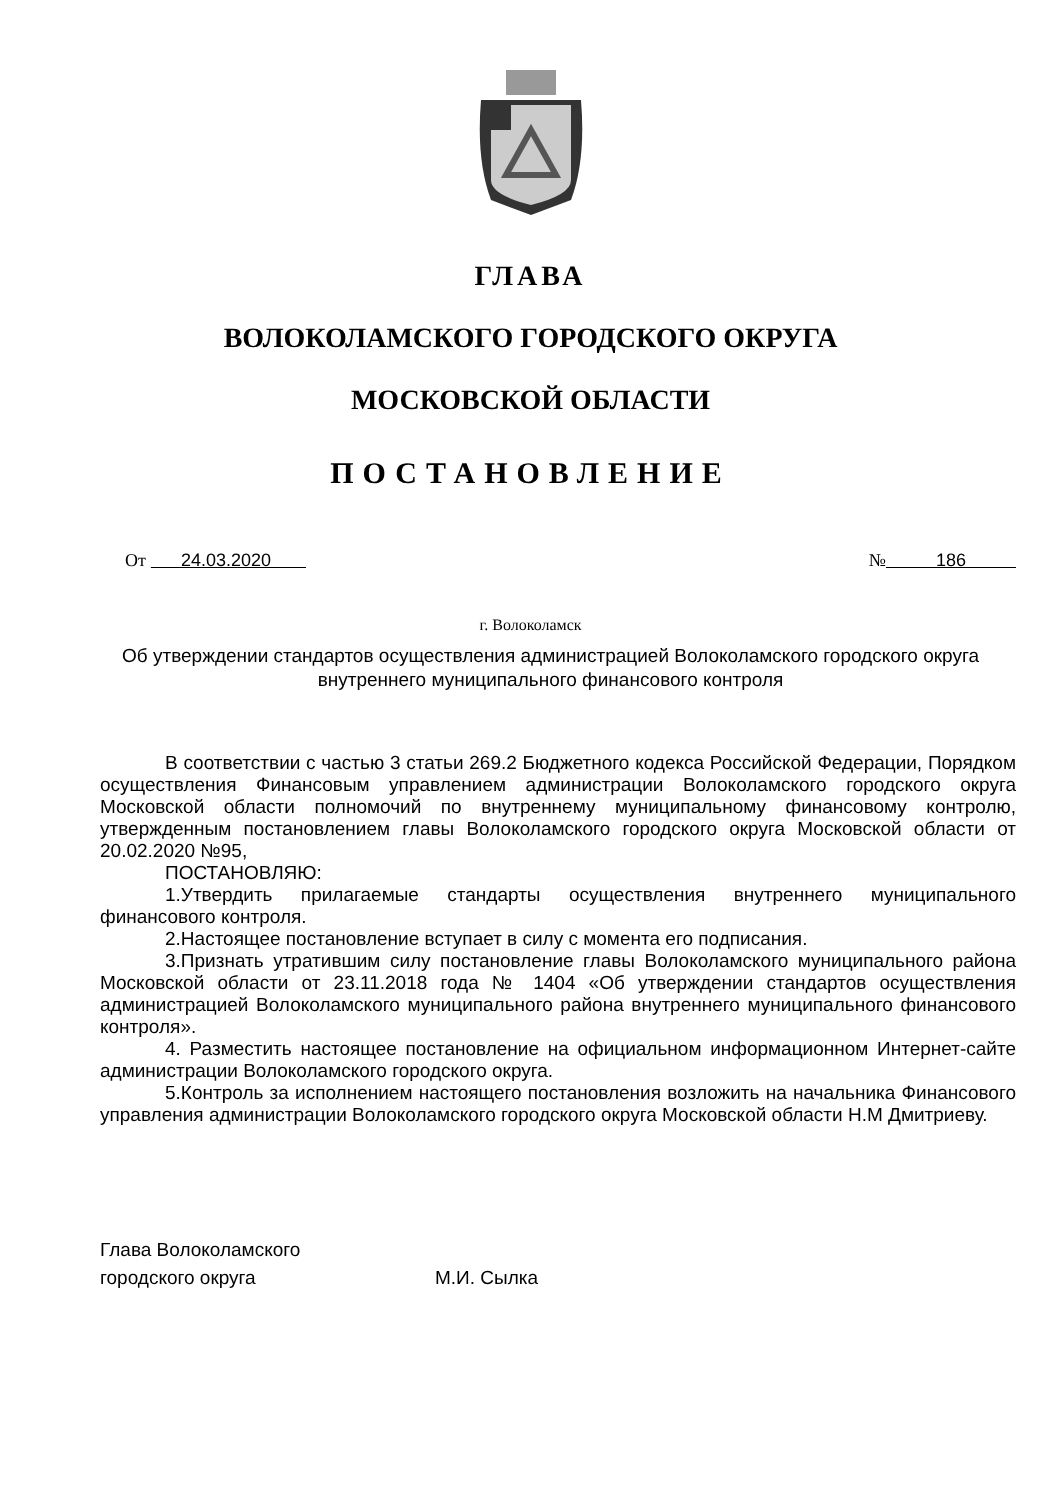ГЛАВА
ВОЛОКОЛАМСКОГО ГОРОДСКОГО ОКРУГА
МОСКОВСКОЙ ОБЛАСТИ
ПОСТАНОВЛЕНИЕ
От 24.03.2020 № 186
г. Волоколамск
Об утверждении стандартов осуществления администрацией Волоколамского городского округа внутреннего муниципального финансового контроля
В соответствии с частью 3 статьи 269.2 Бюджетного кодекса Российской Федерации, Порядком осуществления Финансовым управлением администрации Волоколамского городского округа Московской области полномочий по внутреннему муниципальному финансовому контролю, утвержденным постановлением главы Волоколамского городского округа Московской области от 20.02.2020 №95,
ПОСТАНОВЛЯЮ:
1.Утвердить прилагаемые стандарты осуществления внутреннего муниципального финансового контроля.
2.Настоящее постановление вступает в силу с момента его подписания.
3.Признать утратившим силу постановление главы Волоколамского муниципального района Московской области от 23.11.2018 года № 1404 «Об утверждении стандартов осуществления администрацией Волоколамского муниципального района внутреннего муниципального финансового контроля».
4. Разместить настоящее постановление на официальном информационном Интернет-сайте администрации Волоколамского городского округа.
5.Контроль за исполнением настоящего постановления возложить на начальника Финансового управления администрации Волоколамского городского округа Московской области Н.М Дмитриеву.
Глава Волоколамского
городского округа
М.И. Сылка